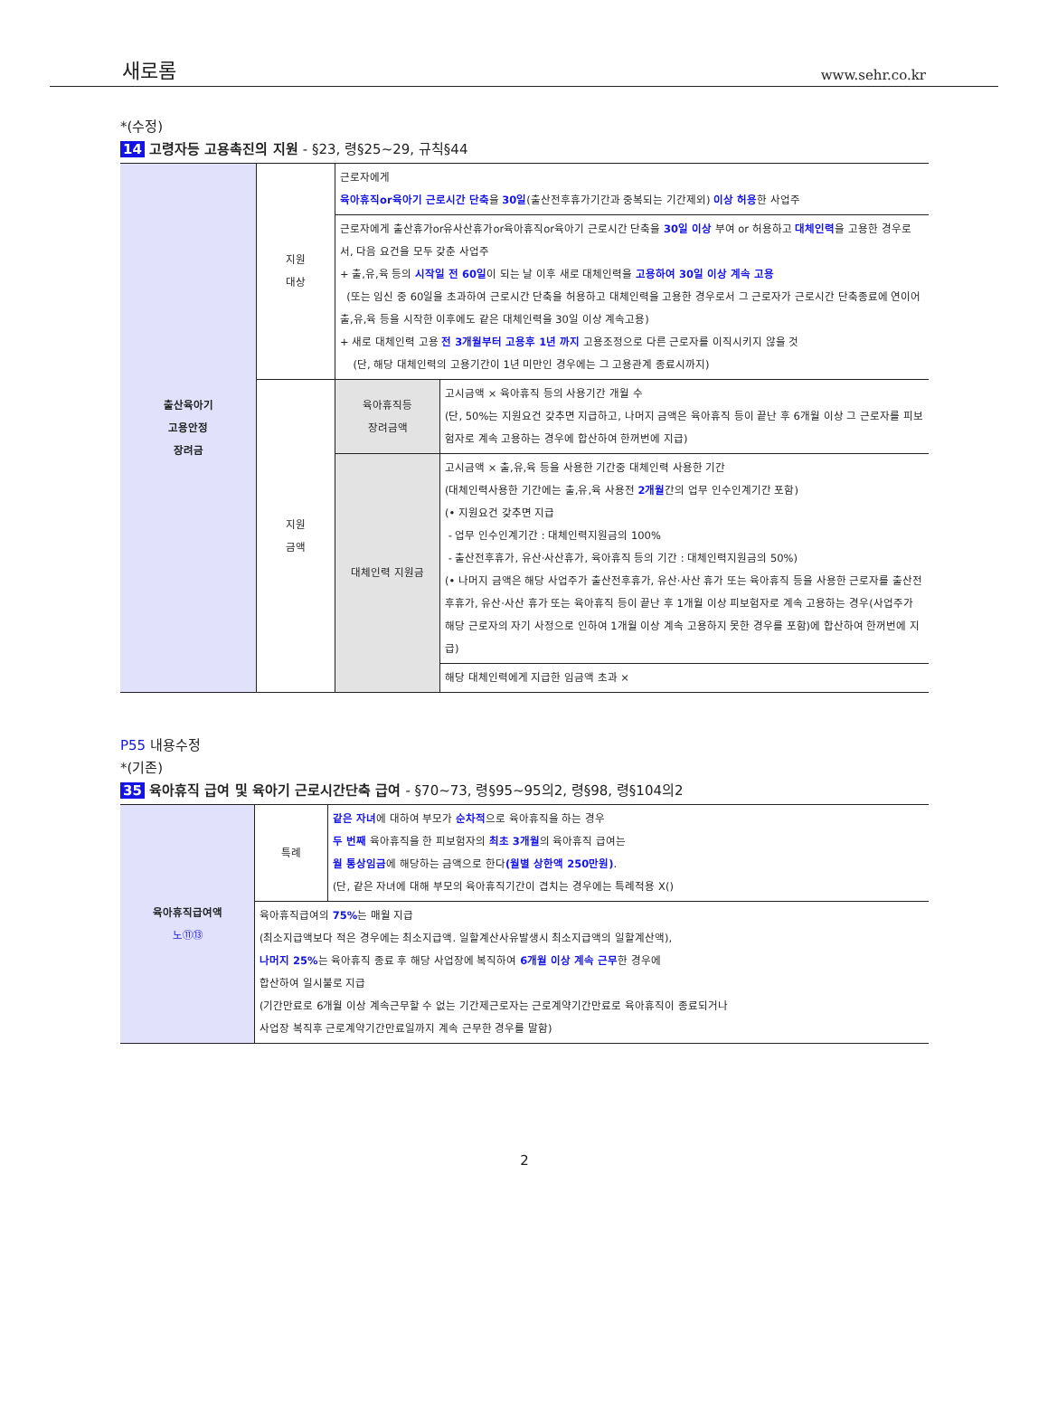새로롬 www.sehr.co.kr
*(수정)
14 고령자등 고용촉진의 지원 - §23, 령§25~29, 규칙§44
| 출산육아기 고용안정 장려금 | 지원 대상 | 근로자에게 육아휴직or육아기 근로시간 단축 을 30일 (출산전후휴가기간과 중복되는 기간제외) 이상 허용 한 사업주 | |
| | | 근로자에게 출산휴가or유사산휴가or육아휴직or육아기 근로시간 단축을 30일 이상 부여 or 허용하고 대체인력 을 고용한 경우로서, 다음 요건을 모두 갖춘 사업주 + 출,유,육 등의 시작일 전 60일 이 되는 날 이후 새로 대체인력을 고용하여 30일 이상 계속 고용 (또는 임신 중 60일을 초과하여 근로시간 단축을 허용하고 대체인력을 고용한 경우로서 그 근로자가 근로시간 단축종료에 연이어 출,유,육 등을 시작한 이후에도 같은 대체인력을 30일 이상 계속고용) + 새로 대체인력 고용 전 3개월부터 고용후 1년 까지 고용조정으로 다른 근로자를 이직시키지 않을 것 (단, 해당 대체인력의 고용기간이 1년 미만인 경우에는 그 고용관계 종료시까지) | |
| | 지원 금액 | 육아휴직등 장려금액 | 고시금액 × 육아휴직 등의 사용기간 개월 수 (단, 50%는 지원요건 갖추면 지급하고, 나머지 금액은 육아휴직 등이 끝난 후 6개월 이상 그 근로자를 피보험자로 계속 고용하는 경우에 합산하여 한꺼번에 지급) |
| | | 대체인력 지원금 | 고시금액 × 출,유,육 등을 사용한 기간중 대체인력 사용한 기간 (대체인력사용한 기간에는 출,유,육 사용전 2개월 간의 업무 인수인계기간 포함) (• 지원요건 갖추면 지급 - 업무 인수인계기간 : 대체인력지원금의 100% - 출산전후휴가, 유산·사산휴가, 육아휴직 등의 기간 : 대체인력지원금의 50%) (• 나머지 금액은 해당 사업주가 출산전후휴가, 유산·사산 휴가 또는 육아휴직 등을 사용한 근로자를 출산전후휴가, 유산·사산 휴가 또는 육아휴직 등이 끝난 후 1개월 이상 피보험자로 계속 고용하는 경우(사업주가 해당 근로자의 자기 사정으로 인하여 1개월 이상 계속 고용하지 못한 경우를 포함)에 합산하여 한꺼번에 지급) |
| | | | 해당 대체인력에게 지급한 임금액 초과 × |
P55 내용수정
*(기존)
35 육아휴직 급여 및 육아기 근로시간단축 급여 - §70~73, 령§95~95의2, 령§98, 령§104의2
| 육아휴직급여액 노⑪⑬ | 특례 | 같은 자녀 에 대하여 부모가 순차적 으로 육아휴직을 하는 경우 두 번째 육아휴직을 한 피보험자의 최초 3개월 의 육아휴직 급여는 월 통상임금 에 해당하는 금액으로 한다 (월별 상한액 250만원) . (단, 같은 자녀에 대해 부모의 육아휴직기간이 겹치는 경우에는 특례적용 X() |
| | 육아휴직급여의 75% 는 매월 지급 (최소지급액보다 적은 경우에는 최소지급액. 일할계산사유발생시 최소지급액의 일할계산액), 나머지 25% 는 육아휴직 종료 후 해당 사업장에 복직하여 6개월 이상 계속 근무 한 경우에 합산하여 일시불로 지급 (기간만료로 6개월 이상 계속근무할 수 없는 기간제근로자는 근로계약기간만료로 육아휴직이 종료되거나 사업장 복직후 근로계약기간만료일까지 계속 근무한 경우를 말함) | |
2